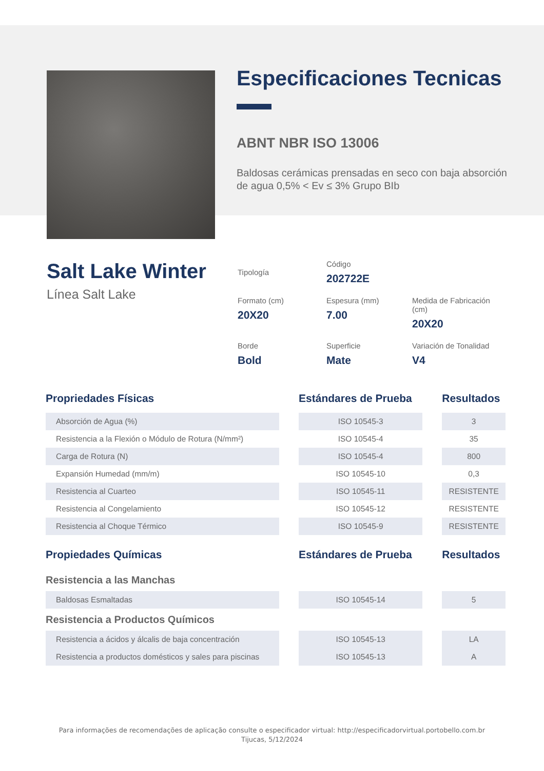Especificaciones Tecnicas
ABNT NBR ISO 13006
Baldosas cerámicas prensadas en seco con baja absorción de agua 0,5% < Ev ≤ 3% Grupo BIb
Salt Lake Winter
Línea Salt Lake
Tipología
Código
202722E
Formato (cm)
20X20
Espesura (mm)
7.00
Medida de Fabricación (cm)
20X20
Borde
Bold
Superficie
Mate
Variación de Tonalidad
V4
| Propriedades Físicas | | Estándares de Prueba | | Resultados |
| --- | --- | --- | --- | --- |
| Absorción de Agua (%) | | ISO 10545-3 | | 3 |
| Resistencia a la Flexión o Módulo de Rotura (N/mm²) | | ISO 10545-4 | | 35 |
| Carga de Rotura (N) | | ISO 10545-4 | | 800 |
| Expansión Humedad (mm/m) | | ISO 10545-10 | | 0,3 |
| Resistencia al Cuarteo | | ISO 10545-11 | | RESISTENTE |
| Resistencia al Congelamiento | | ISO 10545-12 | | RESISTENTE |
| Resistencia al Choque Térmico | | ISO 10545-9 | | RESISTENTE |
| Propiedades Químicas | | Estándares de Prueba | | Resultados |
| Resistencia a las Manchas | | | | |
| Baldosas Esmaltadas | | ISO 10545-14 | | 5 |
| Resistencia a Productos Químicos | | | | |
| Resistencia a ácidos y álcalis de baja concentración | | ISO 10545-13 | | LA |
| Resistencia a productos domésticos y sales para piscinas | | ISO 10545-13 | | A |
Para informações de recomendações de aplicação consulte o especificador virtual: http://especificadorvirtual.portobello.com.br
Tijucas, 5/12/2024